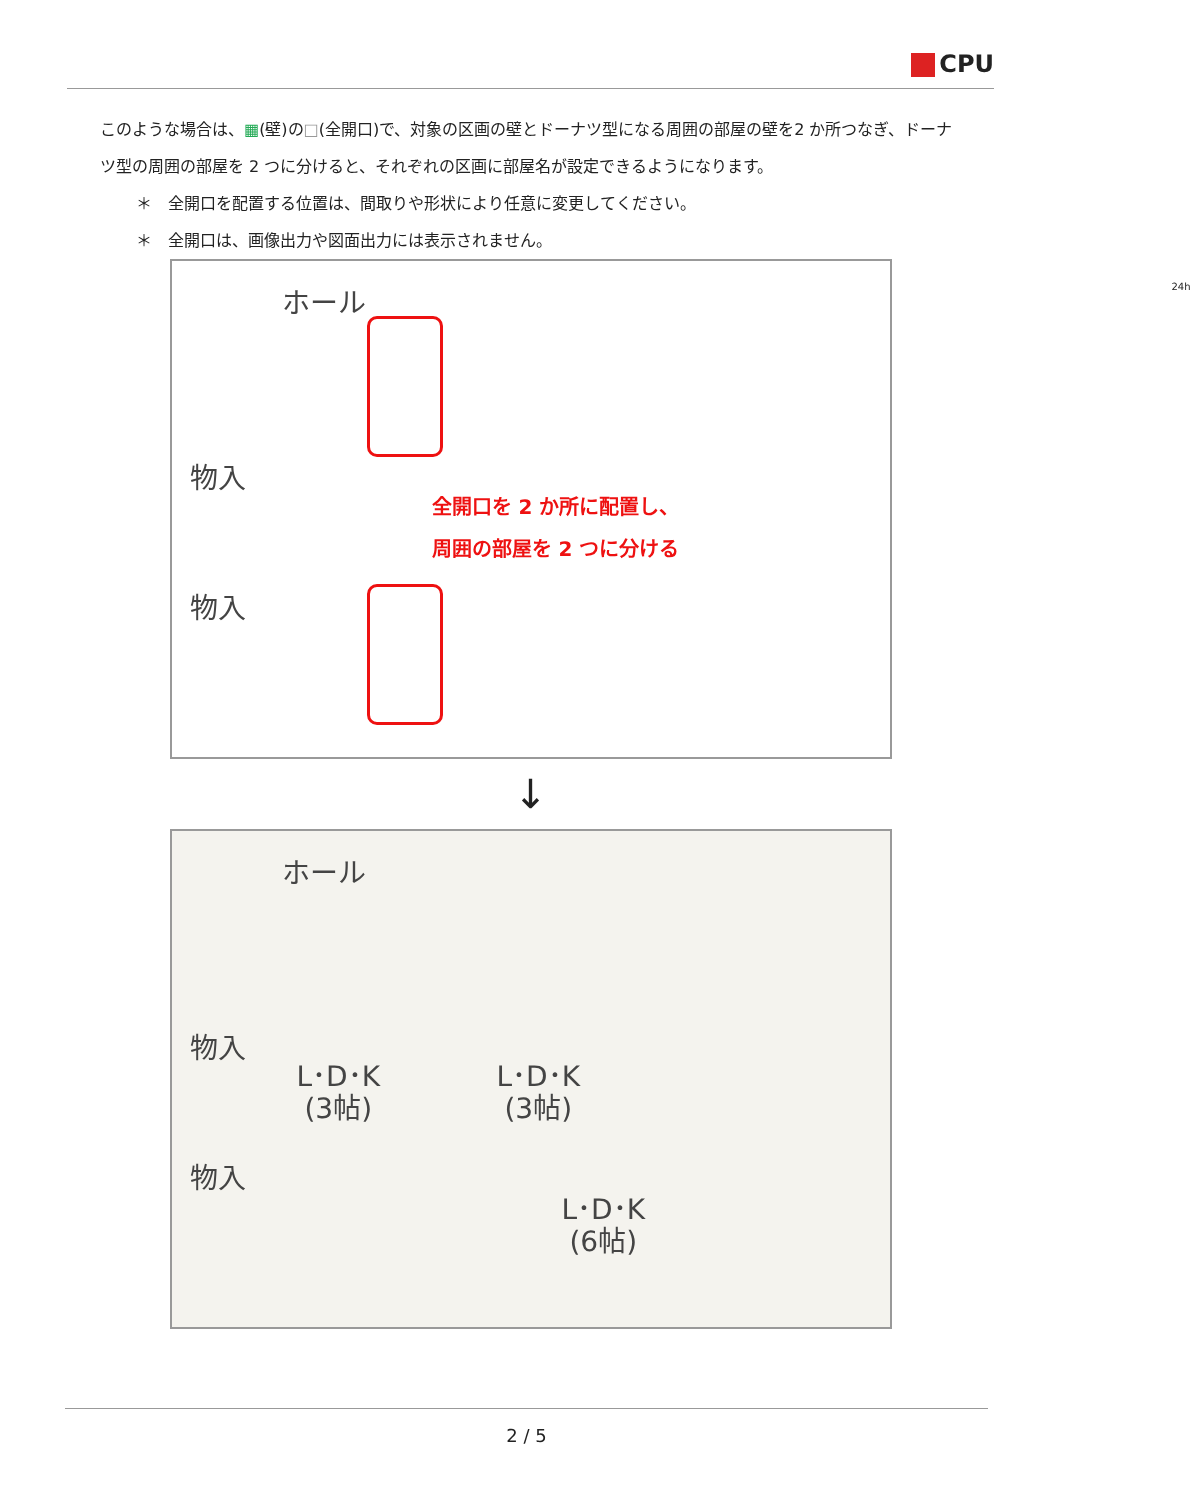CPU
このような場合は、▦(壁)の□(全開口)で、対象の区画の壁とドーナツ型になる周囲の部屋の壁を2 か所つなぎ、ドーナツ型の周囲の部屋を 2 つに分けると、それぞれの区画に部屋名が設定できるようになります。
＊　全開口を配置する位置は、間取りや形状により任意に変更してください。
＊　全開口は、画像出力や図面出力には表示されません。
ホール
物入
物入
全開口を 2 か所に配置し、
周囲の部屋を 2 つに分ける
24h
↓
ホール
物入
物入
L･D･K
(3帖)
L･D･K
(3帖)
L･D･K
(6帖)
2 / 5